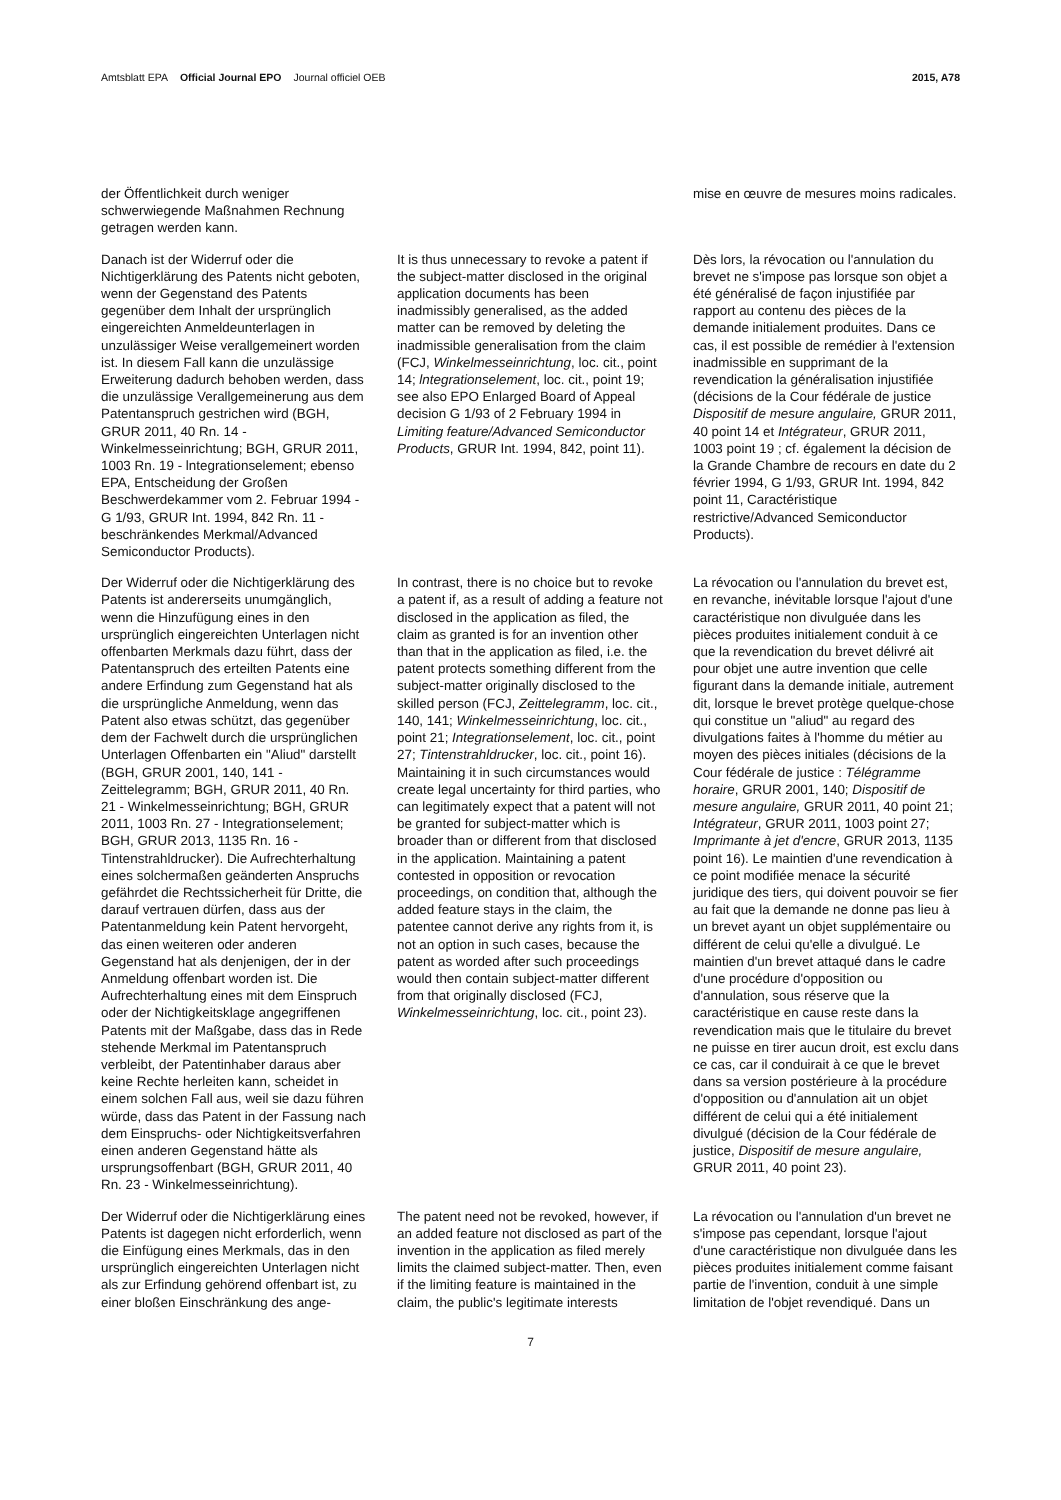Amtsblatt EPA Official Journal EPO Journal officiel OEB
2015, A78
der Öffentlichkeit durch weniger schwerwiegende Maßnahmen Rechnung getragen werden kann.
mise en œuvre de mesures moins radicales.
Danach ist der Widerruf oder die Nichtigerklärung des Patents nicht geboten, wenn der Gegenstand des Patents gegenüber dem Inhalt der ursprünglich eingereichten Anmeldeunterlagen in unzulässiger Weise verallgemeinert worden ist. In diesem Fall kann die unzulässige Erweiterung dadurch behoben werden, dass die unzulässige Verallgemeinerung aus dem Patentanspruch gestrichen wird (BGH, GRUR 2011, 40 Rn. 14 - Winkelmesseinrichtung; BGH, GRUR 2011, 1003 Rn. 19 - lntegrationselement; ebenso EPA, Entscheidung der Großen Beschwerdekammer vom 2. Februar 1994 - G 1/93, GRUR Int. 1994, 842 Rn. 11 - beschränkendes Merkmal/Advanced Semiconductor Products).
It is thus unnecessary to revoke a patent if the subject-matter disclosed in the original application documents has been inadmissibly generalised, as the added matter can be removed by deleting the inadmissible generalisation from the claim (FCJ, Winkelmesseinrichtung, loc. cit., point 14; lntegrationselement, loc. cit., point 19; see also EPO Enlarged Board of Appeal decision G 1/93 of 2 February 1994 in Limiting feature/Advanced Semiconductor Products, GRUR Int. 1994, 842, point 11).
Dès lors, la révocation ou l'annulation du brevet ne s'impose pas lorsque son objet a été généralisé de façon injustifiée par rapport au contenu des pièces de la demande initialement produites. Dans ce cas, il est possible de remédier à l'extension inadmissible en supprimant de la revendication la généralisation injustifiée (décisions de la Cour fédérale de justice Dispositif de mesure angulaire, GRUR 2011, 40 point 14 et Intégrateur, GRUR 2011, 1003 point 19 ; cf. également la décision de la Grande Chambre de recours en date du 2 février 1994, G 1/93, GRUR Int. 1994, 842 point 11, Caractéristique restrictive/Advanced Semiconductor Products).
Der Widerruf oder die Nichtigerklärung des Patents ist andererseits unumgänglich, wenn die Hinzufügung eines in den ursprünglich eingereichten Unterlagen nicht offenbarten Merkmals dazu führt, dass der Patentanspruch des erteilten Patents eine andere Erfindung zum Gegenstand hat als die ursprüngliche Anmeldung, wenn das Patent also etwas schützt, das gegenüber dem der Fachwelt durch die ursprünglichen Unterlagen Offenbarten ein "Aliud" darstellt (BGH, GRUR 2001, 140, 141 - Zeittelegramm; BGH, GRUR 2011, 40 Rn. 21 - Winkelmesseinrichtung; BGH, GRUR 2011, 1003 Rn. 27 - Integrationselement; BGH, GRUR 2013, 1135 Rn. 16 - Tintenstrahldrucker). Die Aufrechterhaltung eines solchermaßen geänderten Anspruchs gefährdet die Rechtssicherheit für Dritte, die darauf vertrauen dürfen, dass aus der Patentanmeldung kein Patent hervorgeht, das einen weiteren oder anderen Gegenstand hat als denjenigen, der in der Anmeldung offenbart worden ist. Die Aufrechterhaltung eines mit dem Einspruch oder der Nichtigkeitsklage angegriffenen Patents mit der Maßgabe, dass das in Rede stehende Merkmal im Patentanspruch verbleibt, der Patentinhaber daraus aber keine Rechte herleiten kann, scheidet in einem solchen Fall aus, weil sie dazu führen würde, dass das Patent in der Fassung nach dem Einspruchs- oder Nichtigkeitsverfahren einen anderen Gegenstand hätte als ursprungsoffenbart (BGH, GRUR 2011, 40 Rn. 23 - Winkelmesseinrichtung).
In contrast, there is no choice but to revoke a patent if, as a result of adding a feature not disclosed in the application as filed, the claim as granted is for an invention other than that in the application as filed, i.e. the patent protects something different from the subject-matter originally disclosed to the skilled person (FCJ, Zeittelegramm, loc. cit., 140, 141; Winkelmesseinrichtung, loc. cit., point 21; Integrationselement, loc. cit., point 27; Tintenstrahldrucker, loc. cit., point 16). Maintaining it in such circumstances would create legal uncertainty for third parties, who can legitimately expect that a patent will not be granted for subject-matter which is broader than or different from that disclosed in the application. Maintaining a patent contested in opposition or revocation proceedings, on condition that, although the added feature stays in the claim, the patentee cannot derive any rights from it, is not an option in such cases, because the patent as worded after such proceedings would then contain subject-matter different from that originally disclosed (FCJ, Winkelmesseinrichtung, loc. cit., point 23).
La révocation ou l'annulation du brevet est, en revanche, inévitable lorsque l'ajout d'une caractéristique non divulguée dans les pièces produites initialement conduit à ce que la revendication du brevet délivré ait pour objet une autre invention que celle figurant dans la demande initiale, autrement dit, lorsque le brevet protège quelque-chose qui constitue un "aliud" au regard des divulgations faites à l'homme du métier au moyen des pièces initiales (décisions de la Cour fédérale de justice : Télégramme horaire, GRUR 2001, 140; Dispositif de mesure angulaire, GRUR 2011, 40 point 21; Intégrateur, GRUR 2011, 1003 point 27; Imprimante à jet d'encre, GRUR 2013, 1135 point 16). Le maintien d'une revendication à ce point modifiée menace la sécurité juridique des tiers, qui doivent pouvoir se fier au fait que la demande ne donne pas lieu à un brevet ayant un objet supplémentaire ou différent de celui qu'elle a divulgué. Le maintien d'un brevet attaqué dans le cadre d'une procédure d'opposition ou d'annulation, sous réserve que la caractéristique en cause reste dans la revendication mais que le titulaire du brevet ne puisse en tirer aucun droit, est exclu dans ce cas, car il conduirait à ce que le brevet dans sa version postérieure à la procédure d'opposition ou d'annulation ait un objet différent de celui qui a été initialement divulgué (décision de la Cour fédérale de justice, Dispositif de mesure angulaire, GRUR 2011, 40 point 23).
Der Widerruf oder die Nichtigerklärung eines Patents ist dagegen nicht erforderlich, wenn die Einfügung eines Merkmals, das in den ursprünglich eingereichten Unterlagen nicht als zur Erfindung gehörend offenbart ist, zu einer bloßen Einschränkung des ange-
The patent need not be revoked, however, if an added feature not disclosed as part of the invention in the application as filed merely limits the claimed subject-matter. Then, even if the limiting feature is maintained in the claim, the public's legitimate interests
La révocation ou l'annulation d'un brevet ne s'impose pas cependant, lorsque l'ajout d'une caractéristique non divulguée dans les pièces produites initialement comme faisant partie de l'invention, conduit à une simple limitation de l'objet revendiqué. Dans un
7